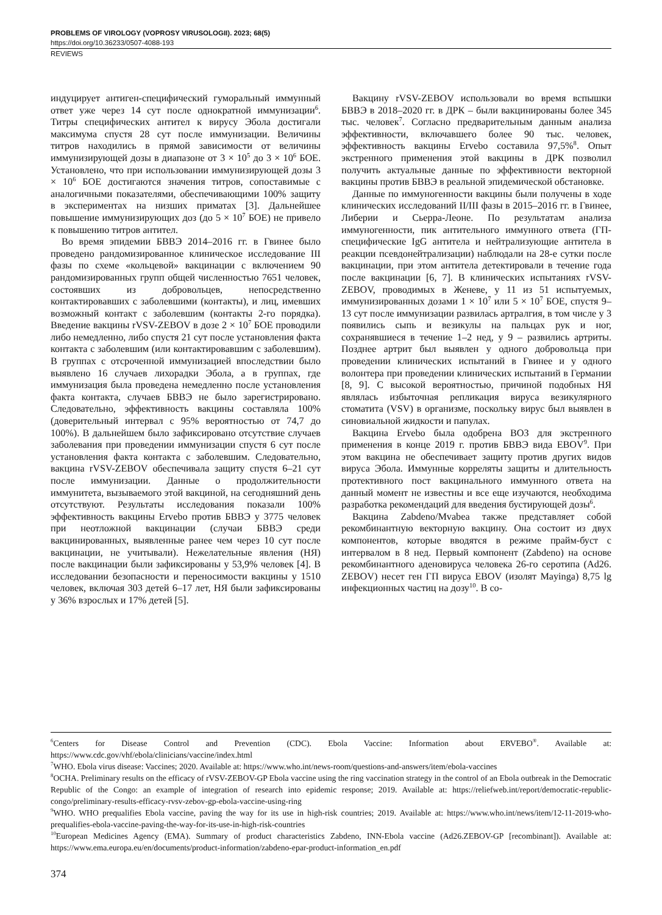PROBLEMS OF VIROLOGY (VOPROSY VIRUSOLOGII). 2023; 68(5)
https://doi.org/10.36233/0507-4088-193
REVIEWS
индуцирует антиген-специфический гуморальный иммунный ответ уже через 14 сут после однократной иммунизации<sup>6</sup>. Титры специфических антител к вирусу Эбола достигали максимума спустя 28 сут после иммунизации. Величины титров находились в прямой зависимости от величины иммунизирующей дозы в диапазоне от 3 × 10<sup>5</sup> до 3 × 10<sup>6</sup> БОЕ. Установлено, что при использовании иммунизирующей дозы 3 × 10<sup>6</sup> БОЕ достигаются значения титров, сопоставимые с аналогичными показателями, обеспечивающими 100% защиту в экспериментах на низших приматах [3]. Дальнейшее повышение иммунизирующих доз (до 5 × 10<sup>7</sup> БОЕ) не привело к повышению титров антител.
Во время эпидемии БВВЭ 2014–2016 гг. в Гвинее было проведено рандомизированное клиническое исследование III фазы по схеме «кольцевой» вакцинации с включением 90 рандомизированных групп общей численностью 7651 человек, состоявших из добровольцев, непосредственно контактировавших с заболевшими (контакты), и лиц, имевших возможный контакт с заболевшим (контакты 2-го порядка). Введение вакцины rVSV-ZEBOV в дозе 2 × 10<sup>7</sup> БОЕ проводили либо немедленно, либо спустя 21 сут после установления факта контакта с заболевшим (или контактировавшим с заболевшим). В группах с отсроченной иммунизацией впоследствии было выявлено 16 случаев лихорадки Эбола, а в группах, где иммунизация была проведена немедленно после установления факта контакта, случаев БВВЭ не было зарегистрировано. Следовательно, эффективность вакцины составляла 100% (доверительный интервал с 95% вероятностью от 74,7 до 100%). В дальнейшем было зафиксировано отсутствие случаев заболевания при проведении иммунизации спустя 6 сут после установления факта контакта с заболевшим. Следовательно, вакцина rVSV-ZEBOV обеспечивала защиту спустя 6–21 сут после иммунизации. Данные о продолжительности иммунитета, вызываемого этой вакциной, на сегодняшний день отсутствуют. Результаты исследования показали 100% эффективность вакцины Ervebo против БВВЭ у 3775 человек при неотложной вакцинации (случаи БВВЭ среди вакцинированных, выявленные ранее чем через 10 сут после вакцинации, не учитывали). Нежелательные явления (НЯ) после вакцинации были зафиксированы у 53,9% человек [4]. В исследовании безопасности и переносимости вакцины у 1510 человек, включая 303 детей 6–17 лет, НЯ были зафиксированы у 36% взрослых и 17% детей [5].
Вакцину rVSV-ZEBOV использовали во время вспышки БВВЭ в 2018–2020 гг. в ДРК – были вакцинированы более 345 тыс. человек<sup>7</sup>. Согласно предварительным данным анализа эффективности, включавшего более 90 тыс. человек, эффективность вакцины Ervebo составила 97,5%<sup>8</sup>. Опыт экстренного применения этой вакцины в ДРК позволил получить актуальные данные по эффективности векторной вакцины против БВВЭ в реальной эпидемической обстановке.
Данные по иммуногенности вакцины были получены в ходе клинических исследований II/III фазы в 2015–2016 гг. в Гвинее, Либерии и Сьерра-Леоне. По результатам анализа иммуногенности, пик антительного иммунного ответа (ГП-специфические IgG антитела и нейтрализующие антитела в реакции псевдонейтрализации) наблюдали на 28-е сутки после вакцинации, при этом антитела детектировали в течение года после вакцинации [6, 7]. В клинических испытаниях rVSV-ZEBOV, проводимых в Женеве, у 11 из 51 испытуемых, иммунизированных дозами 1 × 10<sup>7</sup> или 5 × 10<sup>7</sup> БОЕ, спустя 9–13 сут после иммунизации развилась артралгия, в том числе у 3 появились сыпь и везикулы на пальцах рук и ног, сохранявшиеся в течение 1–2 нед, у 9 – развились артриты. Позднее артрит был выявлен у одного добровольца при проведении клинических испытаний в Гвинее и у одного волонтера при проведении клинических испытаний в Германии [8, 9]. С высокой вероятностью, причиной подобных НЯ являлась избыточная репликация вируса везикулярного стоматита (VSV) в организме, поскольку вирус был выявлен в синовиальной жидкости и папулах.
Вакцина Ervebo была одобрена ВОЗ для экстренного применения в конце 2019 г. против БВВЭ вида EBOV<sup>9</sup>. При этом вакцина не обеспечивает защиту против других видов вируса Эбола. Иммунные корреляты защиты и длительность протективного пост вакцинального иммунного ответа на данный момент не известны и все еще изучаются, необходима разработка рекомендаций для введения бустирующей дозы<sup>6</sup>.
Вакцина Zabdeno/Mvabea также представляет собой рекомбинантную векторную вакцину. Она состоит из двух компонентов, которые вводятся в режиме прайм-буст с интервалом в 8 нед. Первый компонент (Zabdeno) на основе рекомбинантного аденовируса человека 26-го серотипа (Ad26. ZEBOV) несет ген ГП вируса EBOV (изолят Mayinga) 8,75 lg инфекционных частиц на дозу<sup>10</sup>. В со-
<sup>6</sup> Centers for Disease Control and Prevention (CDC). Ebola Vaccine: Information about ERVEBO<sup>®</sup>. Available at: https://www.cdc.gov/vhf/ebola/clinicians/vaccine/index.html
<sup>7</sup> WHO. Ebola virus disease: Vaccines; 2020. Available at: https://www.who.int/news-room/questions-and-answers/item/ebola-vaccines
<sup>8</sup>OCHA. Preliminary results on the efficacy of rVSV-ZEBOV-GP Ebola vaccine using the ring vaccination strategy in the control of an Ebola outbreak in the Democratic Republic of the Congo: an example of integration of research into epidemic response; 2019. Available at: https://reliefweb.int/report/democratic-republic-congo/preliminary-results-efficacy-rvsv-zebov-gp-ebola-vaccine-using-ring
<sup>9</sup> WHO. WHO prequalifies Ebola vaccine, paving the way for its use in high-risk countries; 2019. Available at: https://www.who.int/news/item/12-11-2019-who-prequalifies-ebola-vaccine-paving-the-way-for-its-use-in-high-risk-countries
<sup>10</sup> European Medicines Agency (EMA). Summary of product characteristics Zabdeno, INN-Ebola vaccine (Ad26.ZEBOV-GP [recombinant]). Available at: https://www.ema.europa.eu/en/documents/product-information/zabdeno-epar-product-information_en.pdf
374